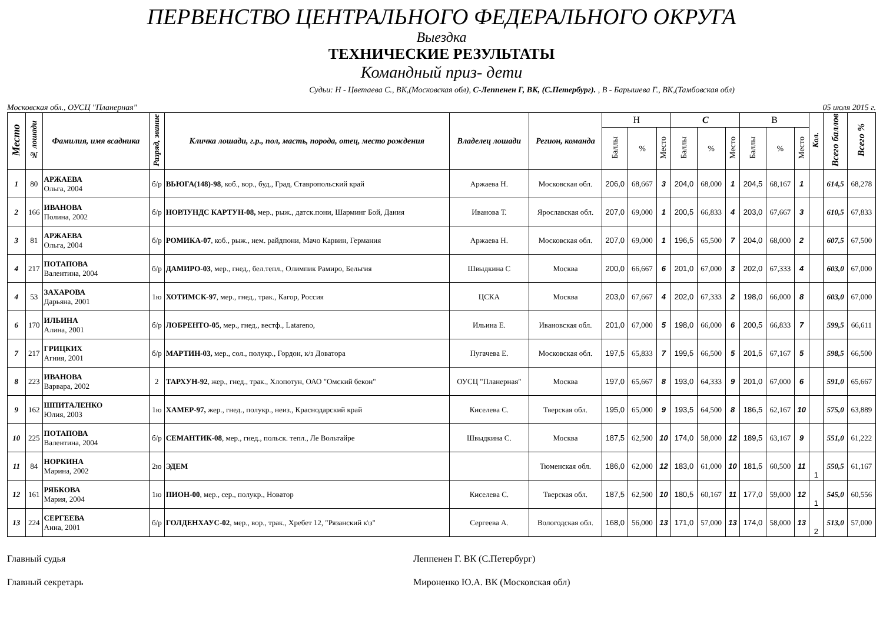ПЕРВЕНСТВО ЦЕНТРАЛЬНОГО ФЕДЕРАЛЬНОГО ОКРУГА
Выездка
ТЕХНИЧЕСКИЕ РЕЗУЛЬТАТЫ
Командный приз- дети
Судьи: Н - Цветаева С., ВК,(Московская обл), С-Леппенен Г, ВК, (С.Петербург). , В - Барышева Г., ВК,(Тамбовская обл)
Московская обл., ОУСЦ "Планерная" 05 июля 2015 г.
| Место | № лошади | Фамилия, имя всадника | Разряд, звание | Кличка лошади, г.р., пол, масть, порода, отец, место рождения | Владелец лошади | Регион, команда | Н | | | С | | | В | | | Кол. | Всего баллов | Всего % |
| --- | --- | --- | --- | --- | --- | --- | --- | --- | --- | --- | --- | --- | --- | --- | --- | --- | --- | --- |
| | | | | | | | Баллы | % | Место | Баллы | % | Место | Баллы | % | Место | | | |
| 1 | 80 | АРЖАЕВА Ольга, 2004 | б/р | ВЬЮГА(148)-98 , коб., вор., буд., Град, Ставропольский край | Аржаева Н. | Московская обл. | 206,0 | 68,667 | 3 | 204,0 | 68,000 | 1 | 204,5 | 68,167 | 1 | | 614,5 | 68,278 |
| 2 | 166 | ИВАНОВА Полина, 2002 | б/р | НОРЛУНДС КАРТУН-08, мер., рыж., датск.пони, Шарминг Бой, Дания | Иванова Т. | Ярославская обл. | 207,0 | 69,000 | 1 | 200,5 | 66,833 | 4 | 203,0 | 67,667 | 3 | | 610,5 | 67,833 |
| 3 | 81 | АРЖАЕВА Ольга, 2004 | б/р | РОМИКА-07 , коб., рыж., нем. райдпони, Мачо Карвин, Германия | Аржаева Н. | Московская обл. | 207,0 | 69,000 | 1 | 196,5 | 65,500 | 7 | 204,0 | 68,000 | 2 | | 607,5 | 67,500 |
| 4 | 217 | ПОТАПОВА Валентина, 2004 | б/р | ДАМИРО-03 , мер., гнед., бел.тепл., Олимпик Рамиро, Бельгия | Швыдкина С | Москва | 200,0 | 66,667 | 6 | 201,0 | 67,000 | 3 | 202,0 | 67,333 | 4 | | 603,0 | 67,000 |
| 4 | 53 | ЗАХАРОВА Дарьяна, 2001 | 1ю | ХОТИМСК-97 , мер., гнед., трак., Кагор, Россия | ЦСКА | Москва | 203,0 | 67,667 | 4 | 202,0 | 67,333 | 2 | 198,0 | 66,000 | 8 | | 603,0 | 67,000 |
| 6 | 170 | ИЛЬИНА Алина, 2001 | б/р | ЛОБРЕНТО-05 , мер., гнед., вестф., Latareno, | Ильина Е. | Ивановская обл. | 201,0 | 67,000 | 5 | 198,0 | 66,000 | 6 | 200,5 | 66,833 | 7 | | 599,5 | 66,611 |
| 7 | 217 | ГРИЦКИХ Агния, 2001 | б/р | МАРТИН-03, мер., сол., полукр., Гордон, к/з Доватора | Пугачева Е. | Московская обл. | 197,5 | 65,833 | 7 | 199,5 | 66,500 | 5 | 201,5 | 67,167 | 5 | | 598,5 | 66,500 |
| 8 | 223 | ИВАНОВА Варвара, 2002 | 2 | ТАРХУН-92 , жер., гнед., трак., Хлопотун, ОАО "Омский бекон" | ОУСЦ "Планерная" | Москва | 197,0 | 65,667 | 8 | 193,0 | 64,333 | 9 | 201,0 | 67,000 | 6 | | 591,0 | 65,667 |
| 9 | 162 | ШПИТАЛЕНКО Юлия, 2003 | 1ю | ХАМЕР-97, жер., гнед., полукр., неиз., Краснодарский край | Киселева С. | Тверская обл. | 195,0 | 65,000 | 9 | 193,5 | 64,500 | 8 | 186,5 | 62,167 | 10 | | 575,0 | 63,889 |
| 10 | 225 | ПОТАПОВА Валентина, 2004 | б/р | СЕМАНТИК-08 , мер., гнед., польск. тепл., Ле Вольтайре | Швыдкина С. | Москва | 187,5 | 62,500 | 10 | 174,0 | 58,000 | 12 | 189,5 | 63,167 | 9 | | 551,0 | 61,222 |
| 11 | 84 | НОРКИНА Марина, 2002 | 2ю | ЭДЕМ | | Тюменская обл. | 186,0 | 62,000 | 12 | 183,0 | 61,000 | 10 | 181,5 | 60,500 | 11 | 1 | 550,5 | 61,167 |
| 12 | 161 | РЯБКОВА Мария, 2004 | 1ю | ПИОН-00 , мер., сер., полукр., Новатор | Киселева С. | Тверская обл. | 187,5 | 62,500 | 10 | 180,5 | 60,167 | 11 | 177,0 | 59,000 | 12 | 1 | 545,0 | 60,556 |
| 13 | 224 | СЕРГЕЕВА Анна, 2001 | б/р | ГОЛДЕНХАУС-02 , мер., вор., трак., Хребет 12, "Рязанский к\з" | Сергеева А. | Вологодская обл. | 168,0 | 56,000 | 13 | 171,0 | 57,000 | 13 | 174,0 | 58,000 | 13 | 2 | 513,0 | 57,000 |
Главный судья Леппенен Г. ВК (С.Петербург)
Главный секретарь Мироненко Ю.А. ВК (Московская обл)